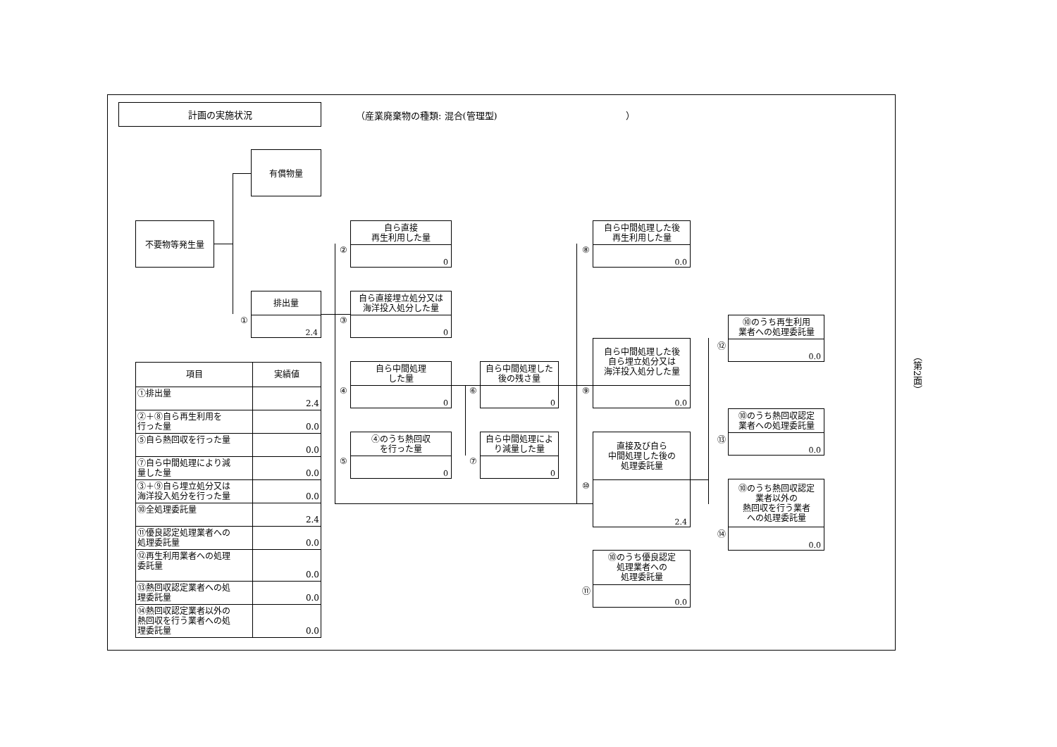計画の実施状況
（産業廃棄物の種類: 混合(管理型)　　　　　　　　　　　　　　）
有償物量
不要物等発生量
排出量
2.4
①
自ら直接
再生利用した量
0
②
自ら直接埋立処分又は
海洋投入処分した量
0
③
自ら中間処理
した量
0
④
④のうち熱回収
を行った量
0
⑤
自ら中間処理した
後の残さ量
0
⑥
自ら中間処理によ
り減量した量
0
⑦
自ら中間処理した後
再生利用した量
0.0
⑧
自ら中間処理した後
自ら埋立処分又は
海洋投入処分した量
0.0
⑨
直接及び自ら
中間処理した後の
処理委託量
2.4
⑩
⑩のうち優良認定
処理業者への
処理委託量
0.0
⑪
⑩のうち再生利用
業者への処理委託量
0.0
⑫
⑩のうち熱回収認定
業者への処理委託量
0.0
⑬
⑩のうち熱回収認定
業者以外の
熱回収を行う業者
への処理委託量
0.0
⑭
| 項目 | 実績値 |
| --- | --- |
| ①排出量 | 2.4 |
| ②＋⑧自ら再生利用を 行った量 | 0.0 |
| ⑤自ら熱回収を行った量 | 0.0 |
| ⑦自ら中間処理により減 量した量 | 0.0 |
| ③＋⑨自ら埋立処分又は 海洋投入処分を行った量 | 0.0 |
| ⑩全処理委託量 | 2.4 |
| ⑪優良認定処理業者への 処理委託量 | 0.0 |
| ⑫再生利用業者への処理 委託量 | 0.0 |
| ⑬熱回収認定業者への処 理委託量 | 0.0 |
| ⑭熱回収認定業者以外の 熱回収を行う業者への処 理委託量 | 0.0 |
（第2面）